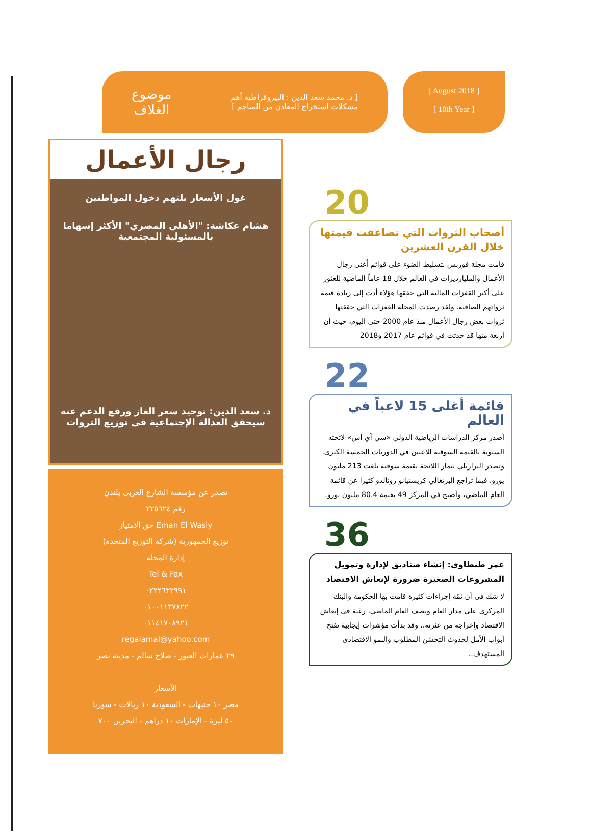[ د. محمد سعد الدين : البيروقراطية أهم
مشكلات استخراج المعادن من المناجم ]
موضوع
الغلاف
[ August 2018 ]
[ 18th Year ]
رجال الأعمال
غول الأسعار يلتهم دخول المواطنين
هشام عكاشة: "الأهلي المصري" الأكثر إسهاما بالمسئولية المجتمعية
د. سعد الدين: توحيد سعر الغاز ورفع الدعم عنه سيحقق العدالة الإجتماعية فى توزيع الثروات
تصدر عن مؤسسة الشارع العربى بلندن
رقم ٢٢٥٦٢٤
حق الامتياز Eman El Wasly
توزيع الجمهورية (شركة التوزيع المتحدة)
إدارة المجلة
Tel & Fax
٠٢٢٢٦٣٢٩٩١
٠١٠٠١١٣٧٨٢٢
٠١١٤١٧٠٨٩٢١
regalamal@yahoo.com
٢٩ عمارات العبور - صلاح سالم - مدينة نصر
الأسعار
مصر ١٠ جنيهات - السعودية ١٠ ريالات - سوريا
٥٠ ليرة - الإمارات ١٠ دراهم - البحرين ٧٠٠
20
أصحاب الثروات التي تضاعفت قيمتها خلال القرن العشرين
قامت مجلة فوربس بتسليط الضوء على قوائم أغنى رجال الأعمال والمليارديرات في العالم خلال 18 عاماً الماضية للعثور على أكبر القفزات المالية التي حققها هؤلاء أدت إلى زيادة قيمة ثرواتهم الصافية. ولقد رصدت المجلة القفزات التي حققتها ثروات بعض رجال الأعمال منذ عام 2000 حتى اليوم، حيث أن أربعة منها قد حدثت في قوائم عام 2017 و2018
22
قائمة أغلى 15 لاعباً في العالم
أصدر مركز الدراسات الرياضية الدولي «سي آي أس» لائحته السنوية بالقيمة السوقية للاعبين في الدوريات الخمسة الكبرى.
وتصدر البرازيلي نيمار اللائحة بقيمة سوقية بلغت 213 مليون يورو، فيما تراجع البرتغالي كريستيانو رونالدو كثيرا عن قائمة العام الماضي، وأصبح في المركز 49 بقيمة 80.4 مليون يورو.
36
عمر طنطاوى: إنشاء صناديق لإدارة وتمويل المشروعات الصغيرة ضرورة لإنعاش الاقتصاد
لا شك فى أن ثمّة إجراءات كثيرة قامت بها الحكومة والبنك المركزى على مدار العام ونصف العام الماضي، رغبة فى إنعاش الاقتصاد وإخراجه من عثرته.. وقد بدأت مؤشرات إيجابية تفتح أبواب الأمل لحدوث التحسّن المطلوب والنمو الاقتصادى المستهدف..